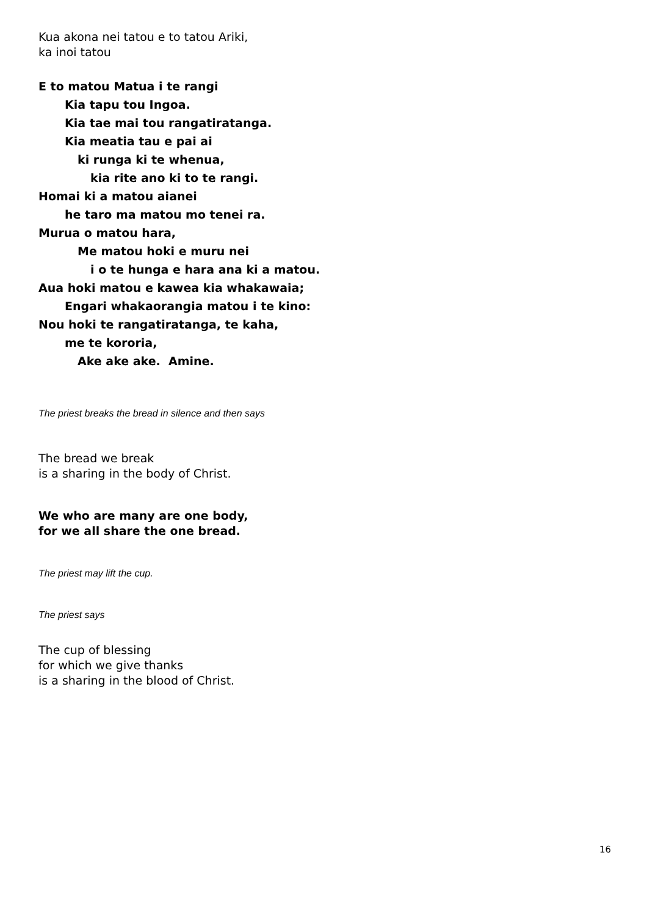Kua akona nei tatou e to tatou Ariki,
ka inoi tatou
E to matou Matua i te rangi
Kia tapu tou Ingoa.
Kia tae mai tou rangatiratanga.
Kia meatia tau e pai ai
ki runga ki te whenua,
kia rite ano ki to te rangi.
Homai ki a matou aianei
he taro ma matou mo tenei ra.
Murua o matou hara,
Me matou hoki e muru nei
i o te hunga e hara ana ki a matou.
Aua hoki matou e kawea kia whakawaia;
Engari whakaorangia matou i te kino:
Nou hoki te rangatiratanga, te kaha,
me te kororia,
Ake ake ake. Amine.
The priest breaks the bread in silence and then says
The bread we break
is a sharing in the body of Christ.
We who are many are one body,
for we all share the one bread.
The priest may lift the cup.
The priest says
The cup of blessing
for which we give thanks
is a sharing in the blood of Christ.
16